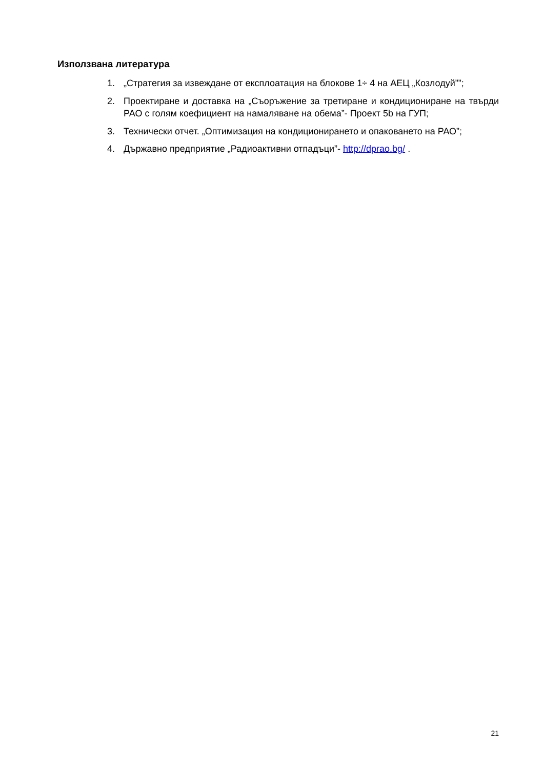Използвана литература
1. „Стратегия за извеждане от експлоатация на блокове 1÷ 4 на АЕЦ „Козлодуй””;
2. Проектиране и доставка на „Съоръжение за третиране и кондициониране на твърди РАО с голям коефициент на намаляване на обема”- Проект 5b на ГУП;
3. Технически отчет. „Оптимизация на кондиционирането и опаковането на РАО”;
4. Държавно предприятие „Радиоактивни отпадъци”- http://dprao.bg/ .
21